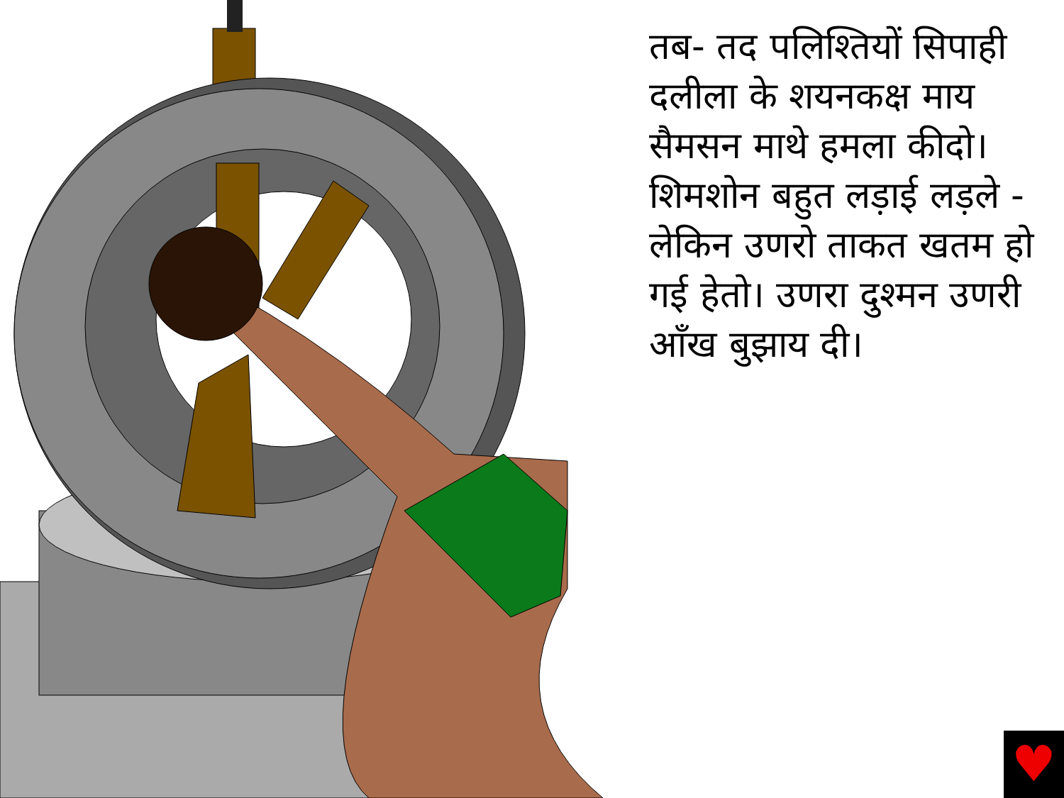तब- तद पलिश्तियों सिपाही दलीला के शयनकक्ष माय सैमसन माथे हमला कीदो। शिमशोन बहुत लड़ाई लड़ले - लेकिन उणरो ताकत खतम हो गई हेतो। उणरा दुश्मन उणरी आँख बुझाय दी।
♥